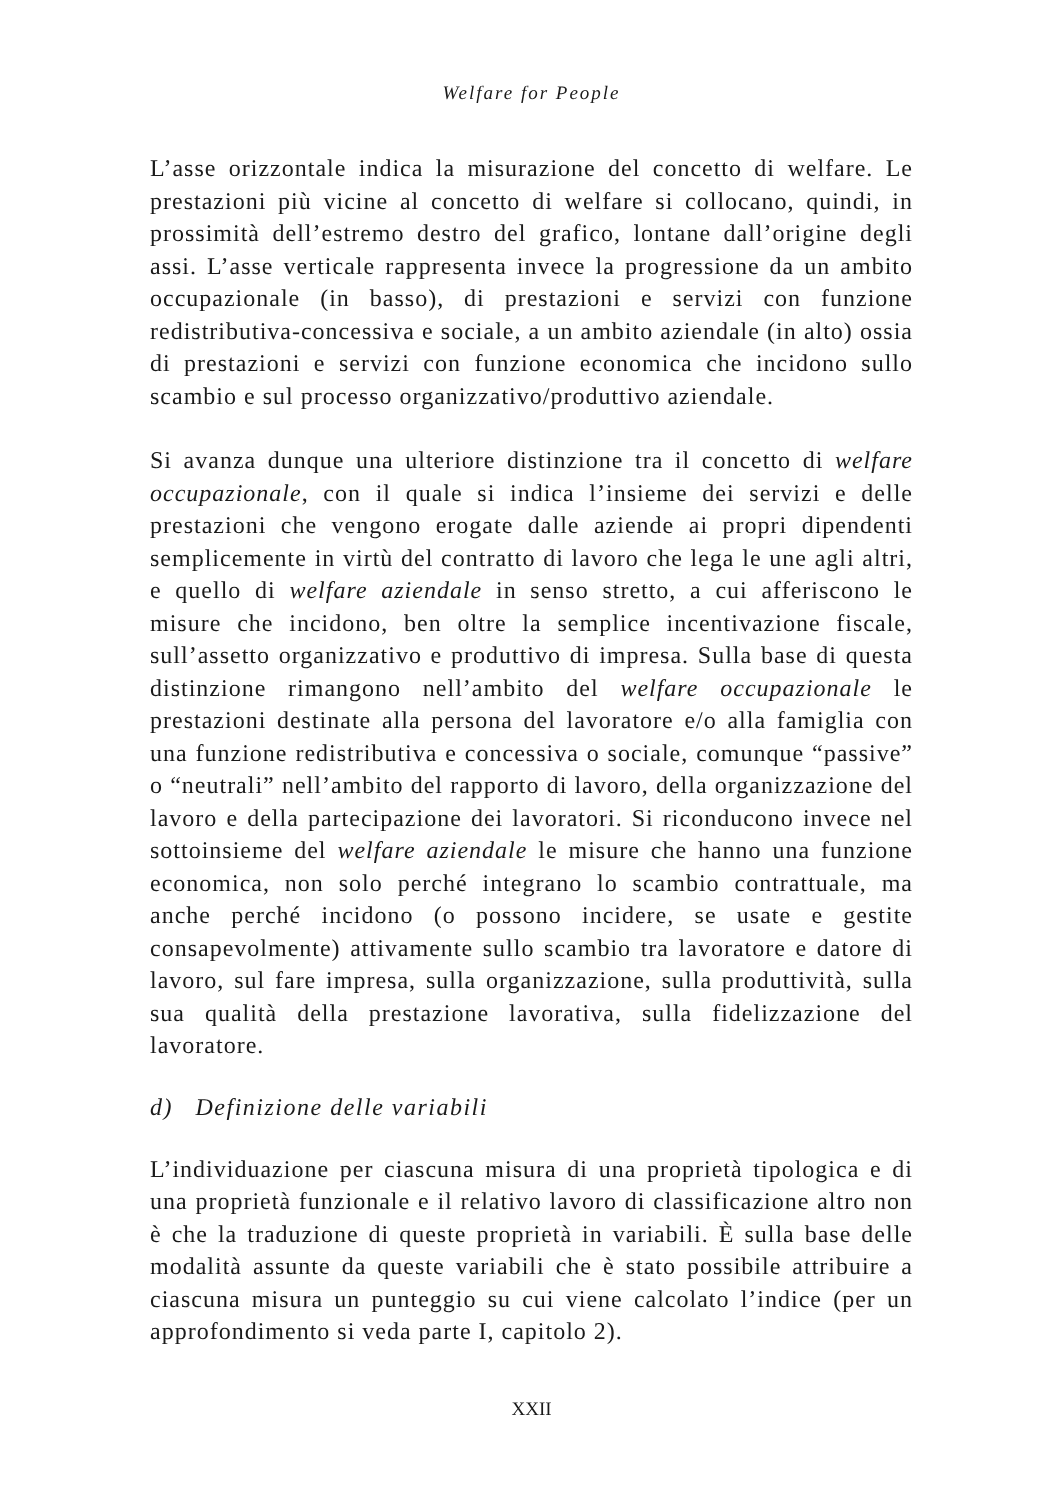Welfare for People
L’asse orizzontale indica la misurazione del concetto di welfare. Le prestazioni più vicine al concetto di welfare si collocano, quindi, in prossimità dell’estremo destro del grafico, lontane dall’origine degli assi. L’asse verticale rappresenta invece la progressione da un ambito occupazionale (in basso), di prestazioni e servizi con funzione redistributiva-concessiva e sociale, a un ambito aziendale (in alto) ossia di prestazioni e servizi con funzione economica che incidono sullo scambio e sul processo organizzativo/produttivo aziendale.
Si avanza dunque una ulteriore distinzione tra il concetto di welfare occupazionale, con il quale si indica l’insieme dei servizi e delle prestazioni che vengono erogate dalle aziende ai propri dipendenti semplicemente in virtù del contratto di lavoro che lega le une agli altri, e quello di welfare aziendale in senso stretto, a cui afferiscono le misure che incidono, ben oltre la semplice incentivazione fiscale, sull’assetto organizzativo e produttivo di impresa. Sulla base di questa distinzione rimangono nell’ambito del welfare occupazionale le prestazioni destinate alla persona del lavoratore e/o alla famiglia con una funzione redistributiva e concessiva o sociale, comunque “passive” o “neutrali” nell’ambito del rapporto di lavoro, della organizzazione del lavoro e della partecipazione dei lavoratori. Si riconducono invece nel sottoinsieme del welfare aziendale le misure che hanno una funzione economica, non solo perché integrano lo scambio contrattuale, ma anche perché incidono (o possono incidere, se usate e gestite consapevolmente) attivamente sullo scambio tra lavoratore e datore di lavoro, sul fare impresa, sulla organizzazione, sulla produttività, sulla sua qualità della prestazione lavorativa, sulla fidelizzazione del lavoratore.
d) Definizione delle variabili
L’individuazione per ciascuna misura di una proprietà tipologica e di una proprietà funzionale e il relativo lavoro di classificazione altro non è che la traduzione di queste proprietà in variabili. È sulla base delle modalità assunte da queste variabili che è stato possibile attribuire a ciascuna misura un punteggio su cui viene calcolato l’indice (per un approfondimento si veda parte I, capitolo 2).
XXII